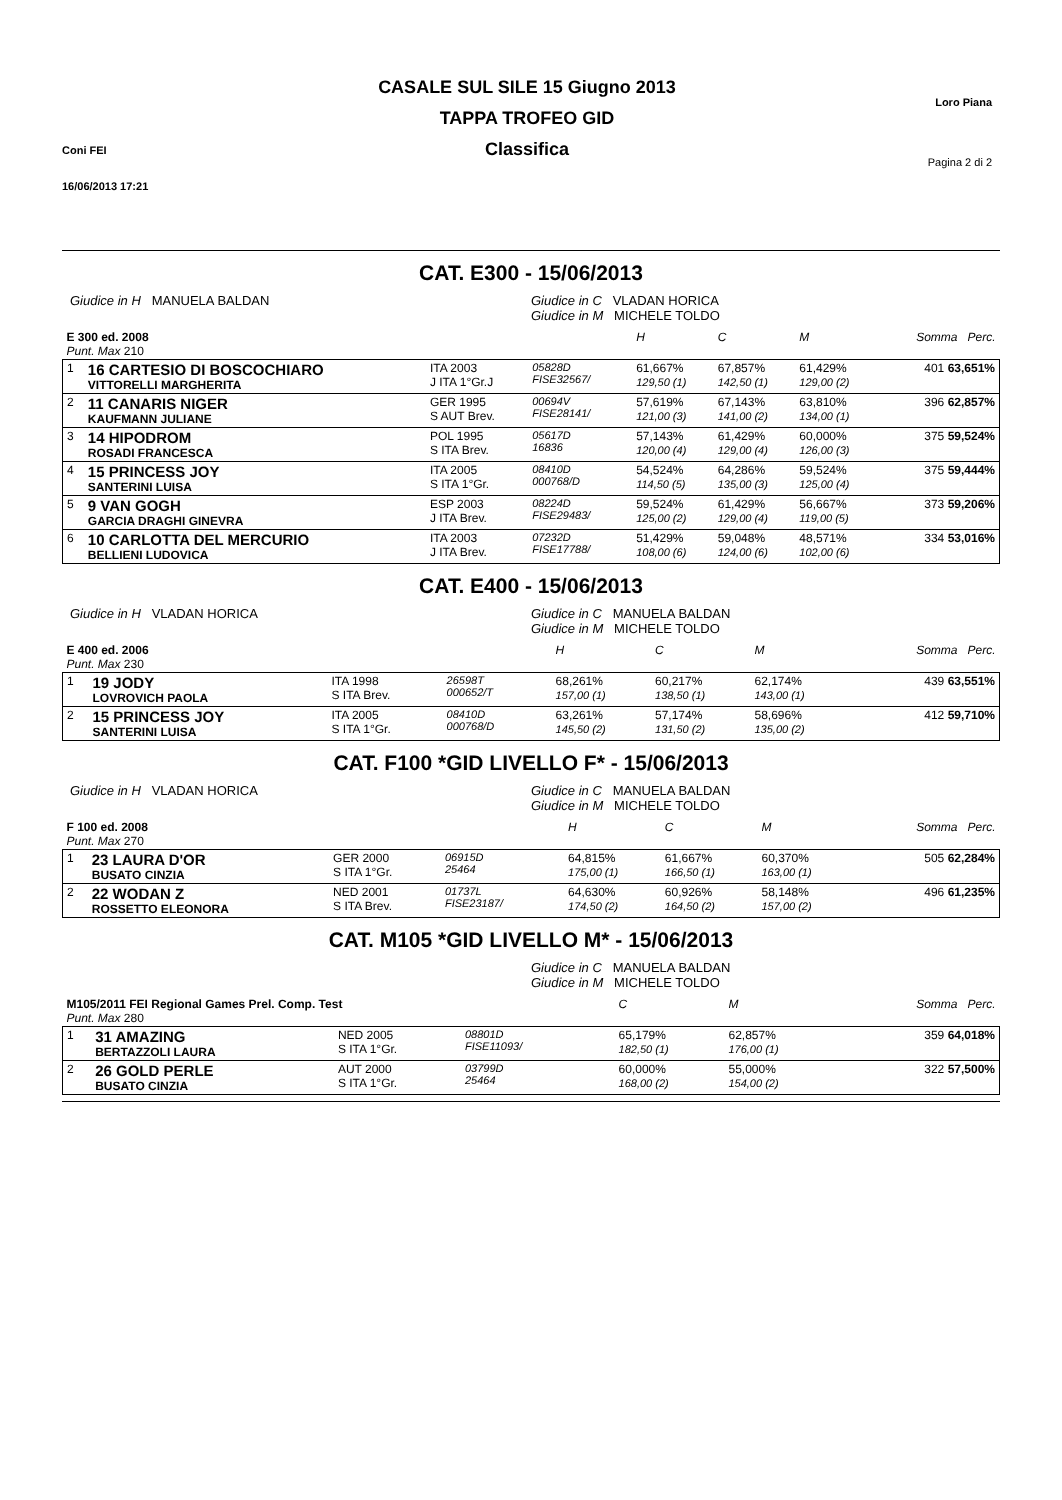Coni FEI
16/06/2013 17:21
CASALE SUL SILE 15 Giugno 2013
TAPPA TROFEO GID
Classifica
Loro Piana
Pagina 2 di 2
CAT. E300 - 15/06/2013
Giudice in H MANUELA BALDAN Giudice in C VLADAN HORICA
Giudice in M MICHELE TOLDO
| E 300 ed. 2008 Punt. Max 210 | | | | | H | C | M | Somma Perc. |
| 1 | 16 CARTESIO DI BOSCOCHIARO VITTORELLI MARGHERITA | ITA 2003 J ITA 1°Gr.J | 05828D FISE32567/ | | 61,667% 129,50 (1) | 67,857% 142,50 (1) | 61,429% 129,00 (2) | 401 63,651% |
| 2 | 11 CANARIS NIGER KAUFMANN JULIANE | GER 1995 S AUT Brev. | 00694V FISE28141/ | | 57,619% 121,00 (3) | 67,143% 141,00 (2) | 63,810% 134,00 (1) | 396 62,857% |
| 3 | 14 HIPODROM ROSADI FRANCESCA | POL 1995 S ITA Brev. | 05617D 16836 | | 57,143% 120,00 (4) | 61,429% 129,00 (4) | 60,000% 126,00 (3) | 375 59,524% |
| 4 | 15 PRINCESS JOY SANTERINI LUISA | ITA 2005 S ITA 1°Gr. | 08410D 000768/D | | 54,524% 114,50 (5) | 64,286% 135,00 (3) | 59,524% 125,00 (4) | 375 59,444% |
| 5 | 9 VAN GOGH GARCIA DRAGHI GINEVRA | ESP 2003 J ITA Brev. | 08224D FISE29483/ | | 59,524% 125,00 (2) | 61,429% 129,00 (4) | 56,667% 119,00 (5) | 373 59,206% |
| 6 | 10 CARLOTTA DEL MERCURIO BELLIENI LUDOVICA | ITA 2003 J ITA Brev. | 07232D FISE17788/ | | 51,429% 108,00 (6) | 59,048% 124,00 (6) | 48,571% 102,00 (6) | 334 53,016% |
CAT. E400 - 15/06/2013
Giudice in H VLADAN HORICA Giudice in C MANUELA BALDAN
Giudice in M MICHELE TOLDO
| E 400 ed. 2006 Punt. Max 230 | | | | | H | C | M | Somma Perc. |
| 1 | 19 JODY LOVROVICH PAOLA | ITA 1998 S ITA Brev. | 26598T 000652/T | | 68,261% 157,00 (1) | 60,217% 138,50 (1) | 62,174% 143,00 (1) | 439 63,551% |
| 2 | 15 PRINCESS JOY SANTERINI LUISA | ITA 2005 S ITA 1°Gr. | 08410D 000768/D | | 63,261% 145,50 (2) | 57,174% 131,50 (2) | 58,696% 135,00 (2) | 412 59,710% |
CAT. F100 *GID LIVELLO F* - 15/06/2013
Giudice in H VLADAN HORICA Giudice in C MANUELA BALDAN
Giudice in M MICHELE TOLDO
| F 100 ed. 2008 Punt. Max 270 | | | | | H | C | M | Somma Perc. |
| 1 | 23 LAURA D'OR BUSATO CINZIA | GER 2000 S ITA 1°Gr. | 06915D 25464 | | 64,815% 175,00 (1) | 61,667% 166,50 (1) | 60,370% 163,00 (1) | 505 62,284% |
| 2 | 22 WODAN Z ROSSETTO ELEONORA | NED 2001 S ITA Brev. | 01737L FISE23187/ | | 64,630% 174,50 (2) | 60,926% 164,50 (2) | 58,148% 157,00 (2) | 496 61,235% |
CAT. M105 *GID LIVELLO M* - 15/06/2013
Giudice in C MANUELA BALDAN
Giudice in M MICHELE TOLDO
| M105/2011 FEI Regional Games Prel. Comp. Test Punt. Max 280 | | | | | | C | M | Somma Perc. |
| 1 | 31 AMAZING BERTAZZOLI LAURA | NED 2005 S ITA 1°Gr. | 08801D FISE11093/ | | | 65,179% 182,50 (1) | 62,857% 176,00 (1) | 359 64,018% |
| 2 | 26 GOLD PERLE BUSATO CINZIA | AUT 2000 S ITA 1°Gr. | 03799D 25464 | | | 60,000% 168,00 (2) | 55,000% 154,00 (2) | 322 57,500% |